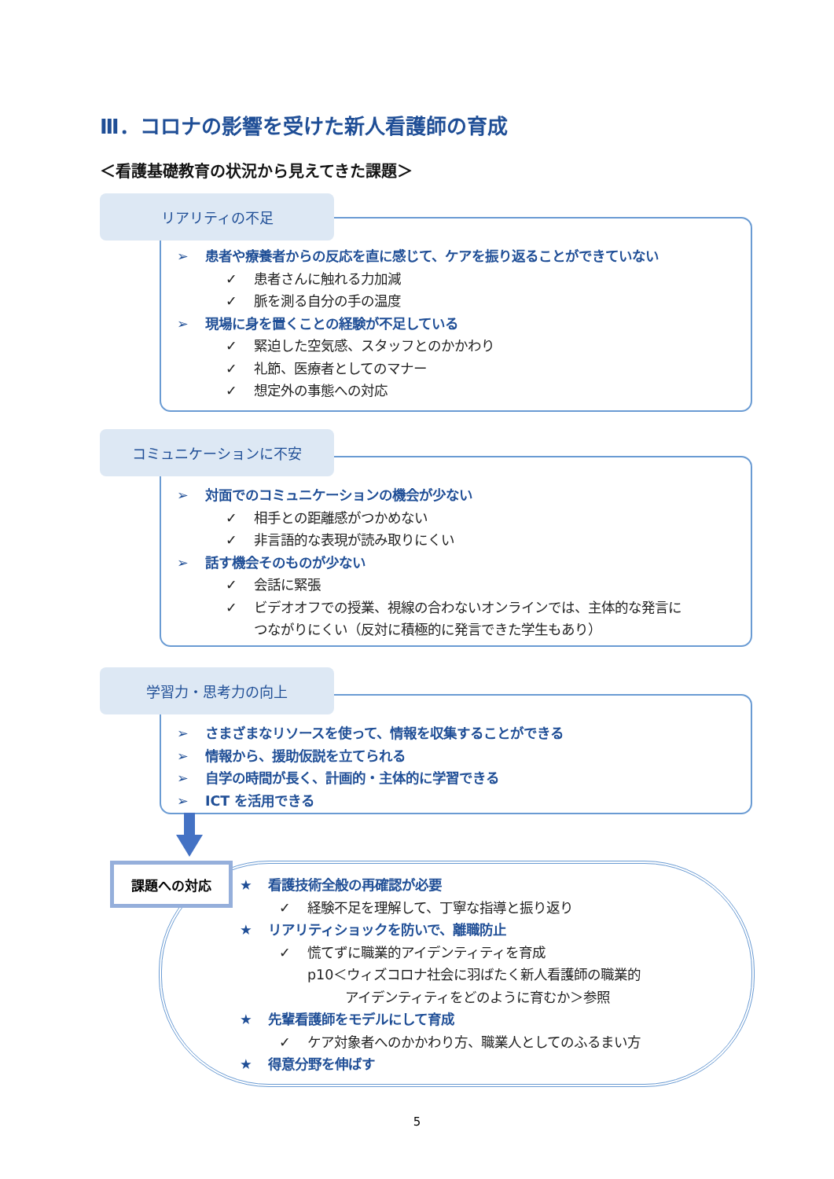Ⅲ．コロナの影響を受けた新人看護師の育成
＜看護基礎教育の状況から見えてきた課題＞
➢ 患者や療養者からの反応を直に感じて、ケアを振り返ることができていない
✓ 患者さんに触れる力加減
✓ 脈を測る自分の手の温度
➢ 現場に身を置くことの経験が不足している
✓ 緊迫した空気感、スタッフとのかかわり
✓ 礼節、医療者としてのマナー
✓ 想定外の事態への対応
リアリティの不足
➢ 対面でのコミュニケーションの機会が少ない
✓ 相手との距離感がつかめない
✓ 非言語的な表現が読み取りにくい
➢ 話す機会そのものが少ない
✓ 会話に緊張
✓ ビデオオフでの授業、視線の合わないオンラインでは、主体的な発言に
つながりにくい（反対に積極的に発言できた学生もあり）
コミュニケーションに不安
➢ さまざまなリソースを使って、情報を収集することができる
➢ 情報から、援助仮説を立てられる
➢ 自学の時間が長く、計画的・主体的に学習できる
➢ ICT を活用できる
学習力・思考力の向上
課題への対応
★ 看護技術全般の再確認が必要
✓ 経験不足を理解して、丁寧な指導と振り返り
★ リアリティショックを防いで、離職防止
✓ 慌てずに職業的アイデンティティを育成
p10＜ウィズコロナ社会に羽ばたく新人看護師の職業的
アイデンティティをどのように育むか＞参照
★ 先輩看護師をモデルにして育成
✓ ケア対象者へのかかわり方、職業人としてのふるまい方
★ 得意分野を伸ばす
5